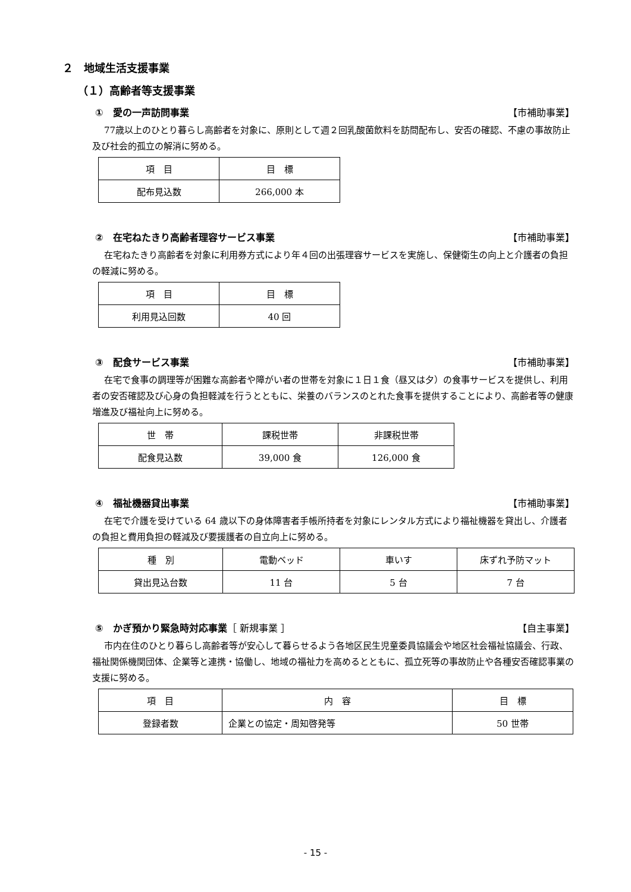２　地域生活支援事業
（１）高齢者等支援事業
①　愛の一声訪問事業 【市補助事業】
77歳以上のひとり暮らし高齢者を対象に、原則として週２回乳酸菌飲料を訪問配布し、安否の確認、不慮の事故防止及び社会的孤立の解消に努める。
| 項 目 | 目 標 |
| 配布見込数 | 266,000 本 |
②　在宅ねたきり高齢者理容サービス事業 【市補助事業】
在宅ねたきり高齢者を対象に利用券方式により年４回の出張理容サービスを実施し、保健衛生の向上と介護者の負担の軽減に努める。
| 項 目 | 目 標 |
| 利用見込回数 | 40 回 |
③　配食サービス事業 【市補助事業】
在宅で食事の調理等が困難な高齢者や障がい者の世帯を対象に１日１食（昼又は夕）の食事サービスを提供し、利用者の安否確認及び心身の負担軽減を行うとともに、栄養のバランスのとれた食事を提供することにより、高齢者等の健康増進及び福祉向上に努める。
| 世 帯 | 課税世帯 | 非課税世帯 |
| 配食見込数 | 39,000 食 | 126,000 食 |
④　福祉機器貸出事業 【市補助事業】
在宅で介護を受けている 64 歳以下の身体障害者手帳所持者を対象にレンタル方式により福祉機器を貸出し、介護者の負担と費用負担の軽減及び要援護者の自立向上に努める。
| 種 別 | 電動ベッド | 車いす | 床ずれ予防マット |
| 貸出見込台数 | 11 台 | 5 台 | 7 台 |
⑤　かぎ預かり緊急時対応事業［ 新規事業 ］ 【自主事業】
市内在住のひとり暮らし高齢者等が安心して暮らせるよう各地区民生児童委員協議会や地区社会福祉協議会、行政、福祉関係機関団体、企業等と連携・協働し、地域の福祉力を高めるとともに、孤立死等の事故防止や各種安否確認事業の支援に努める。
| 項 目 | 内 容 | 目 標 |
| 登録者数 | 企業との協定・周知啓発等 | 50 世帯 |
- 15 -